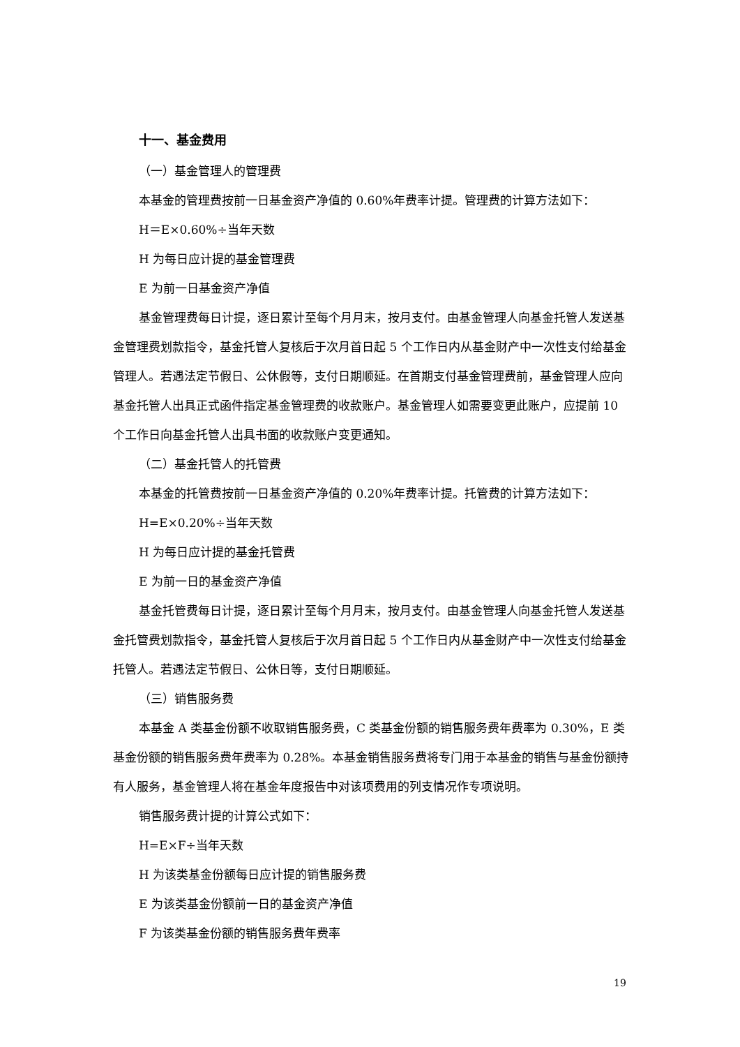十一、基金费用
（一）基金管理人的管理费
本基金的管理费按前一日基金资产净值的 0.60%年费率计提。管理费的计算方法如下：
H＝E×0.60%÷当年天数
H 为每日应计提的基金管理费
E 为前一日基金资产净值
基金管理费每日计提，逐日累计至每个月月末，按月支付。由基金管理人向基金托管人发送基金管理费划款指令，基金托管人复核后于次月首日起 5 个工作日内从基金财产中一次性支付给基金管理人。若遇法定节假日、公休假等，支付日期顺延。在首期支付基金管理费前，基金管理人应向基金托管人出具正式函件指定基金管理费的收款账户。基金管理人如需要变更此账户，应提前 10 个工作日向基金托管人出具书面的收款账户变更通知。
（二）基金托管人的托管费
本基金的托管费按前一日基金资产净值的 0.20%年费率计提。托管费的计算方法如下：
H=E×0.20%÷当年天数
H 为每日应计提的基金托管费
E 为前一日的基金资产净值
基金托管费每日计提，逐日累计至每个月月末，按月支付。由基金管理人向基金托管人发送基金托管费划款指令，基金托管人复核后于次月首日起 5 个工作日内从基金财产中一次性支付给基金托管人。若遇法定节假日、公休日等，支付日期顺延。
（三）销售服务费
本基金 A 类基金份额不收取销售服务费，C 类基金份额的销售服务费年费率为 0.30%，E 类基金份额的销售服务费年费率为 0.28%。本基金销售服务费将专门用于本基金的销售与基金份额持有人服务，基金管理人将在基金年度报告中对该项费用的列支情况作专项说明。
销售服务费计提的计算公式如下：
H=E×F÷当年天数
H 为该类基金份额每日应计提的销售服务费
E 为该类基金份额前一日的基金资产净值
F 为该类基金份额的销售服务费年费率
19